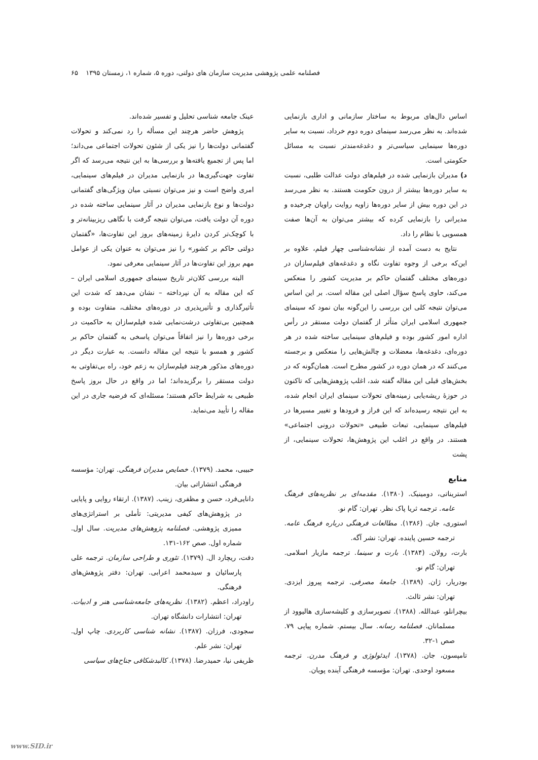فصلنامه علمی پژوهشی مدیریت سازمان های دولتی، دوره ۵، شماره ۱، زمستان ۱۳۹۵ ۶۵
اساس دال‌های مربوط به ساختار سازمانی و اداری بازنمایی شده‌اند. به نظر می‌رسد سینمای دوره دوم خرداد، نسبت به سایر دوره‌ها سینمایی سیاسی‌تر و دغدغه‌مندتر نسبت به مسائل حکومتی است.
د) مدیران بازنمایی شده در فیلم‌های دولت عدالت طلبی، نسبت به سایر دوره‌ها بیشتر از درون حکومت هستند. به نظر می‌رسد در این دوره بیش از سایر دوره‌ها زاویه روایت راویان چرخیده و مدیرانی را بازنمایی کرده که بیشتر می‌توان به آن‌ها صفت همسویی با نظام را داد.
نتایج به دست آمده از نشانه‌شناسی چهار فیلم، علاوه بر این‌که برخی از وجوه تفاوت نگاه و دغدغه‌های فیلم‌سازان در دوره‌های مختلف گفتمان حاکم بر مدیریت کشور را منعکس می‌کند، حاوی پاسخ سؤال اصلی این مقاله است. بر این اساس می‌توان نتیجه کلی این بررسی را این‌گونه بیان نمود که سینمای جمهوری اسلامی ایران متأثر از گفتمان دولت مستقر در رأس اداره امور کشور بوده و فیلم‌های سینمایی ساخته شده در هر دوره‌ای، دغدغه‌ها، معضلات و چالش‌هایی را منعکس و برجسته می‌کنند که در همان دوره در کشور مطرح است. همان‌گونه که در بخش‌های قبلی این مقاله گفته شد، اغلب پژوهش‌هایی که تاکنون در حوزهٔ ریشه‌یابی زمینه‌های تحولات سینمای ایران انجام شده، به این نتیجه رسیده‌اند که این فراز و فرودها و تغییر مسیرها در فیلم‌های سینمایی، تبعات طبیعی «تحولات درونی اجتماعی» هستند. در واقع در اغلب این پژوهش‌ها، تحولات سینمایی، از پشت
منابع
استریناتی، دومینیک. (۱۳۸۰). مقدمه‌ای بر نظریه‌های فرهنگ عامه. ترجمه ثریا پاک نظر. تهران: گام نو.
استوری، جان. (۱۳۸۶). مطالعات فرهنگی درباره فرهنگ عامه. ترجمه حسین پاینده. تهران: نشر آگه.
بارت، رولان. (۱۳۸۴). بارت و سینما. ترجمه مازیار اسلامی. تهران: گام نو.
بودریار، ژان. (۱۳۸۹). جامعهٔ مصرفی. ترجمه پیروز ایزدی. تهران: نشر ثالث.
بیچرانلو، عبدالله. (۱۳۸۸). تصویرسازی و کلیشه‌سازی هالیوود از مسلمانان. فصلنامه رسانه. سال بیستم. شماره پیاپی ۷۹. صص ۱-۳۲.
تامپسون، جان. (۱۳۷۸). ایدئولوژی و فرهنگ مدرن. ترجمه مسعود اوحدی. تهران: مؤسسه فرهنگی آینده پویان.
عینک جامعه شناسی تحلیل و تفسیر شده‌اند.
پژوهش حاضر هرچند این مسأله را رد نمی‌کند و تحولات گفتمانی دولت‌ها را نیز یکی از شئون تحولات اجتماعی می‌داند؛ اما پس از تجمیع یافته‌ها و بررسی‌ها به این نتیجه می‌رسد که اگر تفاوت جهت‌گیری‌ها در بازنمایی مدیران در فیلم‌های سینمایی، امری واضح است و نیز می‌توان نسبتی میان ویژگی‌های گفتمانی دولت‌ها و نوع بازنمایی مدیران در آثار سینمایی ساخته شده در دوره آن دولت یافت، می‌توان نتیجه گرفت با نگاهی ریزبینانه‌تر و با کوچک‌تر کردن دایرهٔ زمینه‌های بروز این تفاوت‌ها، «گفتمان دولتی حاکم بر کشور» را نیز می‌توان به عنوان یکی از عوامل مهم بروز این تفاوت‌ها در آثار سینمایی معرفی نمود.
البته بررسی کلان‌تر تاریخ سینمای جمهوری اسلامی ایران – که این مقاله به آن نپرداخته – نشان می‌دهد که شدت این تأثیرگذاری و تأثیرپذیری در دوره‌های مختلف، متفاوت بوده و همچنین بی‌تفاوتی درشت‌نمایی شده فیلم‌سازان به حاکمیت در برخی دوره‌ها را نیز اتفاقاً می‌توان پاسخی به گفتمان حاکم بر کشور و همسو با نتیجه این مقاله دانست. به عبارت دیگر در دوره‌های مذکور هرچند فیلم‌سازان به زعم خود، راه بی‌تفاوتی به دولت مستقر را برگزیده‌اند؛ اما در واقع در حال بروز پاسخ طبیعی به شرایط حاکم هستند؛ مسئله‌ای که فرضیه جاری در این مقاله را تأیید می‌نماید.
حبیبی، محمد. (۱۳۷۹). خصایص مدیران فرهنگی. تهران: مؤسسه فرهنگی انتشاراتی بیان.
دانایی‌فرد، حسن و مظفری، زینب. (۱۳۸۷). ارتقاء روایی و پایایی در پژوهش‌های کیفی مدیریتی: تأملی بر استراتژی‌های ممیزی پژوهشی. فصلنامه پژوهش‌های مدیریت. سال اول. شماره اول. صص ۱۶۲-۱۳۱.
دفت، ریچارد ال. (۱۳۷۹). تئوری و طراحی سازمان. ترجمه علی پارسائیان و سیدمحمد اعرابی. تهران: دفتر پژوهش‌های فرهنگی.
راودراد، اعظم. (۱۳۸۲). نظریه‌های جامعه‌شناسی هنر و ادبیات. تهران: انتشارات دانشگاه تهران.
سجودی، فرزان. (۱۳۸۷). نشانه شناسی کاربردی. چاپ اول. تهران: نشر علم.
ظریفی نیا، حمیدرضا. (۱۳۷۸). کالبدشکافی جناح‌های سیاسی
www.SID.ir